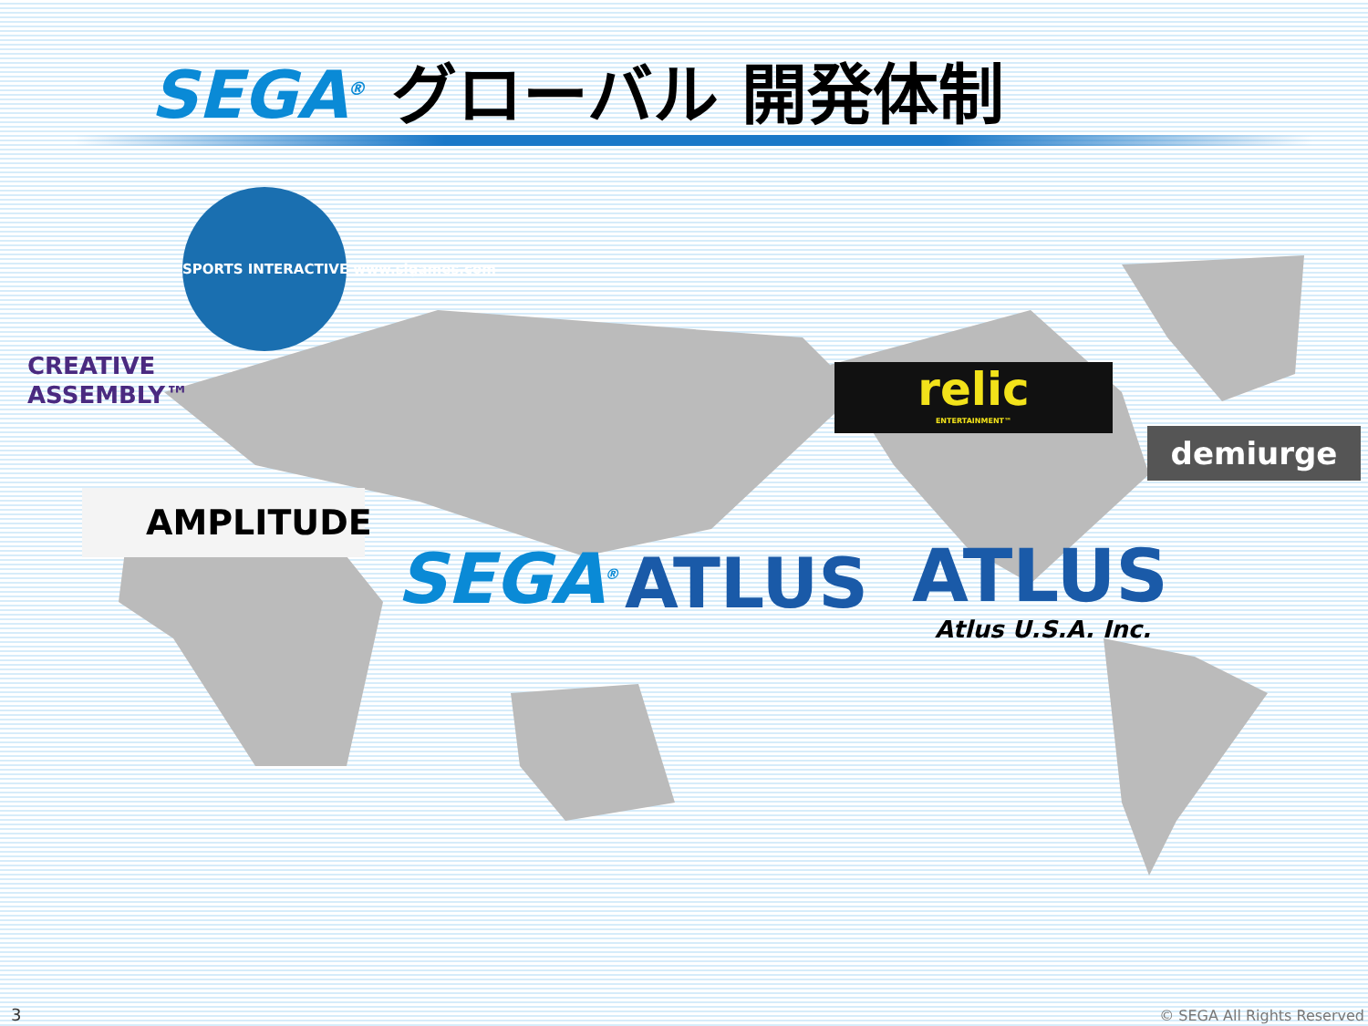SEGA<sup>®</sup> グローバル 開発体制
CREATIVE
ASSEMBLY™
SPORTS INTERACTIVE www.sigames.com
AMPLITUDE
relic
ENTERTAINMENT™
demiurge
SEGA<sup>®</sup> ATLUS ATLUS
Atlus U.S.A. Inc.
3 © SEGA All Rights Reserved